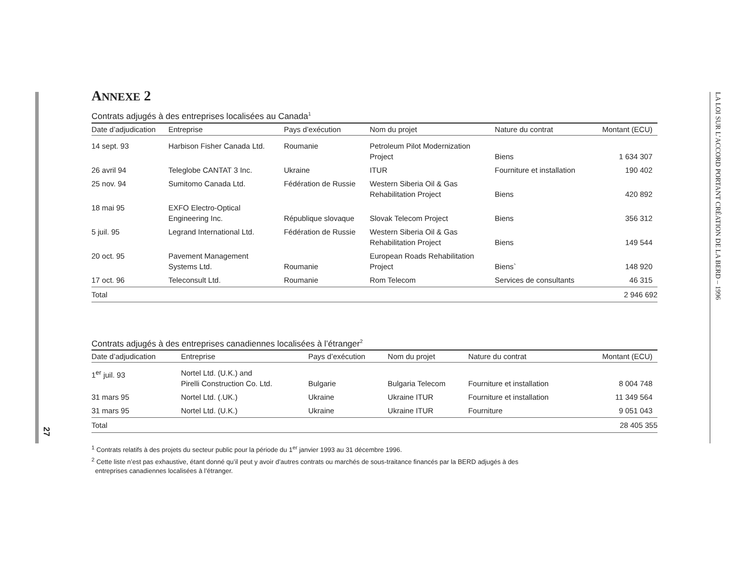27
LA LOI SUR L’ACCORD PORTANT CRÉATION DE LA BERD – 1996
ANNEXE 2
Contrats adjugés à des entreprises localisées au Canada<sup>1</sup>
| Date d’adjudication | Entreprise | Pays d’exécution | Nom du projet | Nature du contrat | Montant (ECU) |
| --- | --- | --- | --- | --- | --- |
| 14 sept. 93 | Harbison Fisher Canada Ltd. | Roumanie | Petroleum Pilot Modernization Project | Biens | 1 634 307 |
| 26 avril 94 | Teleglobe CANTAT 3 Inc. | Ukraine | ITUR | Fourniture et installation | 190 402 |
| 25 nov. 94 | Sumitomo Canada Ltd. | Fédération de Russie | Western Siberia Oil & Gas Rehabilitation Project | Biens | 420 892 |
| 18 mai 95 | EXFO Electro-Optical Engineering Inc. | République slovaque | Slovak Telecom Project | Biens | 356 312 |
| 5 juil. 95 | Legrand International Ltd. | Fédération de Russie | Western Siberia Oil & Gas Rehabilitation Project | Biens | 149 544 |
| 20 oct. 95 | Pavement Management Systems Ltd. | Roumanie | European Roads Rehabilitation Project | Biens` | 148 920 |
| 17 oct. 96 | Teleconsult Ltd. | Roumanie | Rom Telecom | Services de consultants | 46 315 |
| Total | | | | | 2 946 692 |
Contrats adjugés à des entreprises canadiennes localisées à l’étranger<sup>2</sup>
| Date d’adjudication | Entreprise | Pays d’exécution | Nom du projet | Nature du contrat | Montant (ECU) |
| --- | --- | --- | --- | --- | --- |
| 1<sup>er</sup> juil. 93 | Nortel Ltd. (U.K.) and Pirelli Construction Co. Ltd. | Bulgarie | Bulgaria Telecom | Fourniture et installation | 8 004 748 |
| 31 mars 95 | Nortel Ltd. (.UK.) | Ukraine | Ukraine ITUR | Fourniture et installation | 11 349 564 |
| 31 mars 95 | Nortel Ltd. (U.K.) | Ukraine | Ukraine ITUR | Fourniture | 9 051 043 |
| Total | | | | | 28 405 355 |
<sup>1</sup> Contrats relatifs à des projets du secteur public pour la période du 1<sup>er</sup> janvier 1993 au 31 décembre 1996.
<sup>2</sup> Cette liste n’est pas exhaustive, étant donné qu’il peut y avoir d’autres contrats ou marchés de sous-traitance financés par la BERD adjugés à des
entreprises canadiennes localisées à l’étranger.